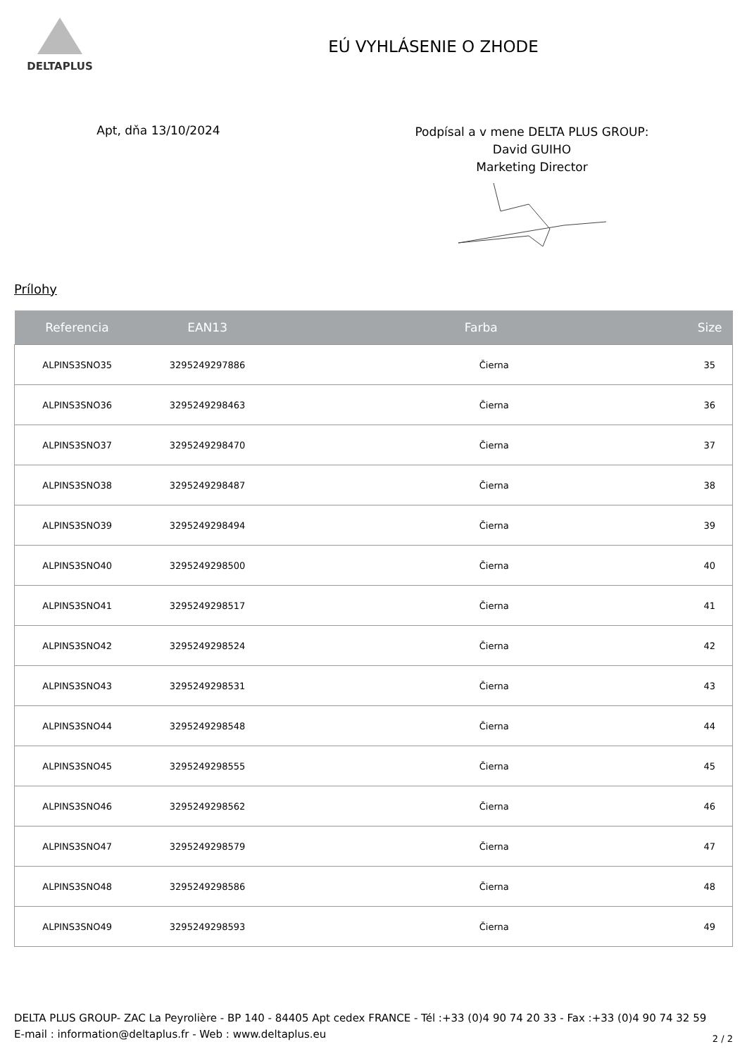DELTAPLUS
EÚ VYHLÁSENIE O ZHODE
Apt, dňa 13/10/2024
Podpísal a v mene DELTA PLUS GROUP:
David GUIHO
Marketing Director
Prílohy
| Referencia | EAN13 | Farba | Size |
| --- | --- | --- | --- |
| ALPINS3SNO35 | 3295249297886 | Čierna | 35 |
| ALPINS3SNO36 | 3295249298463 | Čierna | 36 |
| ALPINS3SNO37 | 3295249298470 | Čierna | 37 |
| ALPINS3SNO38 | 3295249298487 | Čierna | 38 |
| ALPINS3SNO39 | 3295249298494 | Čierna | 39 |
| ALPINS3SNO40 | 3295249298500 | Čierna | 40 |
| ALPINS3SNO41 | 3295249298517 | Čierna | 41 |
| ALPINS3SNO42 | 3295249298524 | Čierna | 42 |
| ALPINS3SNO43 | 3295249298531 | Čierna | 43 |
| ALPINS3SNO44 | 3295249298548 | Čierna | 44 |
| ALPINS3SNO45 | 3295249298555 | Čierna | 45 |
| ALPINS3SNO46 | 3295249298562 | Čierna | 46 |
| ALPINS3SNO47 | 3295249298579 | Čierna | 47 |
| ALPINS3SNO48 | 3295249298586 | Čierna | 48 |
| ALPINS3SNO49 | 3295249298593 | Čierna | 49 |
DELTA PLUS GROUP- ZAC La Peyrolière - BP 140 - 84405 Apt cedex FRANCE - Tél :+33 (0)4 90 74 20 33 - Fax :+33 (0)4 90 74 32 59 E-mail : information@deltaplus.fr - Web : www.deltaplus.eu
2 / 2